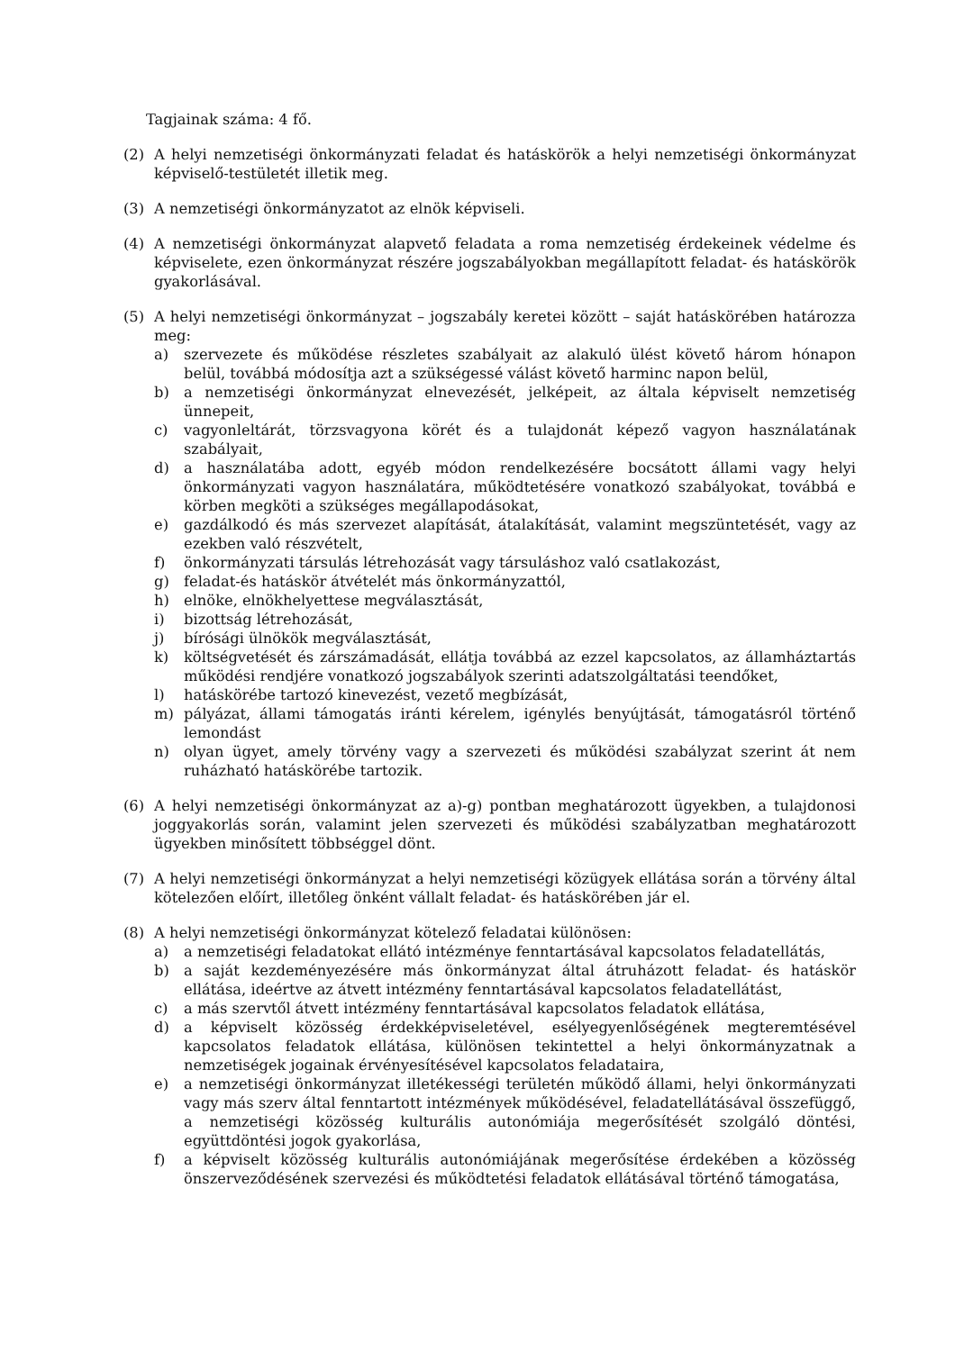Tagjainak száma: 4 fő.
(2) A helyi nemzetiségi önkormányzati feladat és hatáskörök a helyi nemzetiségi önkormányzat képviselő-testületét illetik meg.
(3) A nemzetiségi önkormányzatot az elnök képviseli.
(4) A nemzetiségi önkormányzat alapvető feladata a roma nemzetiség érdekeinek védelme és képviselete, ezen önkormányzat részére jogszabályokban megállapított feladat- és hatáskörök gyakorlásával.
(5) A helyi nemzetiségi önkormányzat – jogszabály keretei között – saját hatáskörében határozza meg:
a) szervezete és működése részletes szabályait az alakuló ülést követő három hónapon belül, továbbá módosítja azt a szükségessé válást követő harminc napon belül,
b) a nemzetiségi önkormányzat elnevezését, jelképeit, az általa képviselt nemzetiség ünnepeit,
c) vagyonleltárát, törzsvagyona körét és a tulajdonát képező vagyon használatának szabályait,
d) a használatába adott, egyéb módon rendelkezésére bocsátott állami vagy helyi önkormányzati vagyon használatára, működtetésére vonatkozó szabályokat, továbbá e körben megköti a szükséges megállapodásokat,
e) gazdálkodó és más szervezet alapítását, átalakítását, valamint megszüntetését, vagy az ezekben való részvételt,
f) önkormányzati társulás létrehozását vagy társuláshoz való csatlakozást,
g) feladat-és hatáskör átvételét más önkormányzattól,
h) elnöke, elnökhelyettese megválasztását,
i) bizottság létrehozását,
j) bírósági ülnökök megválasztását,
k) költségvetését és zárszámadását, ellátja továbbá az ezzel kapcsolatos, az államháztartás működési rendjére vonatkozó jogszabályok szerinti adatszolgáltatási teendőket,
l) hatáskörébe tartozó kinevezést, vezető megbízását,
m) pályázat, állami támogatás iránti kérelem, igénylés benyújtását, támogatásról történő lemondást
n) olyan ügyet, amely törvény vagy a szervezeti és működési szabályzat szerint át nem ruházható hatáskörébe tartozik.
(6) A helyi nemzetiségi önkormányzat az a)-g) pontban meghatározott ügyekben, a tulajdonosi joggyakorlás során, valamint jelen szervezeti és működési szabályzatban meghatározott ügyekben minősített többséggel dönt.
(7) A helyi nemzetiségi önkormányzat a helyi nemzetiségi közügyek ellátása során a törvény által kötelezően előírt, illetőleg önként vállalt feladat- és hatáskörében jár el.
(8) A helyi nemzetiségi önkormányzat kötelező feladatai különösen:
a) a nemzetiségi feladatokat ellátó intézménye fenntartásával kapcsolatos feladatellátás,
b) a saját kezdeményezésére más önkormányzat által átruházott feladat- és hatáskör ellátása, ideértve az átvett intézmény fenntartásával kapcsolatos feladatellátást,
c) a más szervtől átvett intézmény fenntartásával kapcsolatos feladatok ellátása,
d) a képviselt közösség érdekképviseletével, esélyegyenlőségének megteremtésével kapcsolatos feladatok ellátása, különösen tekintettel a helyi önkormányzatnak a nemzetiségek jogainak érvényesítésével kapcsolatos feladataira,
e) a nemzetiségi önkormányzat illetékességi területén működő állami, helyi önkormányzati vagy más szerv által fenntartott intézmények működésével, feladatellátásával összefüggő, a nemzetiségi közösség kulturális autonómiája megerősítését szolgáló döntési, együttdöntési jogok gyakorlása,
f) a képviselt közösség kulturális autonómiájának megerősítése érdekében a közösség önszerveződésének szervezési és működtetési feladatok ellátásával történő támogatása,